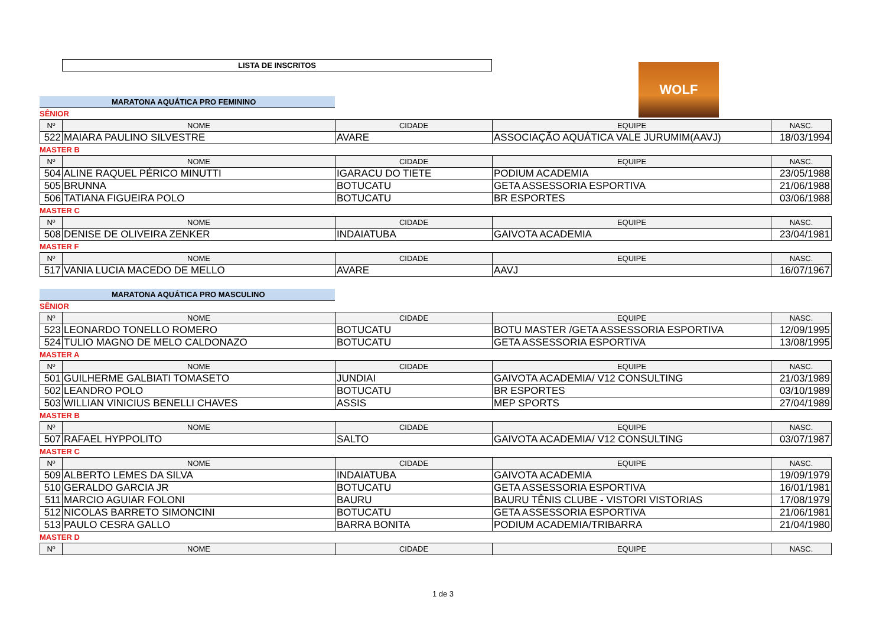LISTA DE INSCRITOS
WOLF
MARATONA AQUÁTICA PRO FEMININO
SÊNIOR
| Nº | NOME | CIDADE | EQUIPE | NASC. |
| --- | --- | --- | --- | --- |
| 522 | MAIARA PAULINO SILVESTRE | AVARE | ASSOCIAÇÃO AQUÁTICA VALE JURUMIM(AAVJ) | 18/03/1994 |
MASTER B
| Nº | NOME | CIDADE | EQUIPE | NASC. |
| --- | --- | --- | --- | --- |
| 504 | ALINE RAQUEL PÉRICO MINUTTI | IGARACU DO TIETE | PODIUM ACADEMIA | 23/05/1988 |
| 505 | BRUNNA | BOTUCATU | GETA ASSESSORIA ESPORTIVA | 21/06/1988 |
| 506 | TATIANA FIGUEIRA POLO | BOTUCATU | BR ESPORTES | 03/06/1988 |
MASTER C
| Nº | NOME | CIDADE | EQUIPE | NASC. |
| --- | --- | --- | --- | --- |
| 508 | DENISE DE OLIVEIRA ZENKER | INDAIATUBA | GAIVOTA ACADEMIA | 23/04/1981 |
MASTER F
| Nº | NOME | CIDADE | EQUIPE | NASC. |
| --- | --- | --- | --- | --- |
| 517 | VANIA LUCIA MACEDO DE MELLO | AVARE | AAVJ | 16/07/1967 |
MARATONA AQUÁTICA PRO MASCULINO
SÊNIOR
| Nº | NOME | CIDADE | EQUIPE | NASC. |
| --- | --- | --- | --- | --- |
| 523 | LEONARDO TONELLO ROMERO | BOTUCATU | BOTU MASTER /GETA ASSESSORIA ESPORTIVA | 12/09/1995 |
| 524 | TULIO MAGNO DE MELO CALDONAZO | BOTUCATU | GETA ASSESSORIA ESPORTIVA | 13/08/1995 |
MASTER A
| Nº | NOME | CIDADE | EQUIPE | NASC. |
| --- | --- | --- | --- | --- |
| 501 | GUILHERME GALBIATI TOMASETO | JUNDIAI | GAIVOTA ACADEMIA/ V12 CONSULTING | 21/03/1989 |
| 502 | LEANDRO POLO | BOTUCATU | BR ESPORTES | 03/10/1989 |
| 503 | WILLIAN VINICIUS BENELLI CHAVES | ASSIS | MEP SPORTS | 27/04/1989 |
MASTER B
| Nº | NOME | CIDADE | EQUIPE | NASC. |
| --- | --- | --- | --- | --- |
| 507 | RAFAEL HYPPOLITO | SALTO | GAIVOTA ACADEMIA/ V12 CONSULTING | 03/07/1987 |
MASTER C
| Nº | NOME | CIDADE | EQUIPE | NASC. |
| --- | --- | --- | --- | --- |
| 509 | ALBERTO LEMES DA SILVA | INDAIATUBA | GAIVOTA ACADEMIA | 19/09/1979 |
| 510 | GERALDO GARCIA JR | BOTUCATU | GETA ASSESSORIA ESPORTIVA | 16/01/1981 |
| 511 | MARCIO AGUIAR FOLONI | BAURU | BAURU TÊNIS CLUBE - VISTORI VISTORIAS | 17/08/1979 |
| 512 | NICOLAS BARRETO SIMONCINI | BOTUCATU | GETA ASSESSORIA ESPORTIVA | 21/06/1981 |
| 513 | PAULO CESRA GALLO | BARRA BONITA | PODIUM ACADEMIA/TRIBARRA | 21/04/1980 |
MASTER D
| Nº | NOME | CIDADE | EQUIPE | NASC. |
| --- | --- | --- | --- | --- |
1 de 3